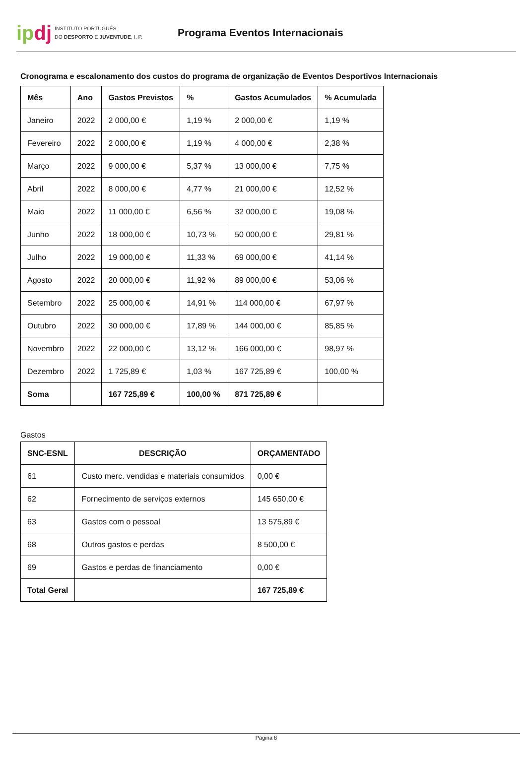ipdj
INSTITUTO PORTUGUÊS
DO DESPORTO E JUVENTUDE, I. P.
Programa Eventos Internacionais
Cronograma e escalonamento dos custos do programa de organização de Eventos Desportivos Internacionais
| Mês | Ano | Gastos Previstos | % | Gastos Acumulados | % Acumulada |
| --- | --- | --- | --- | --- | --- |
| Janeiro | 2022 | 2 000,00 € | 1,19 % | 2 000,00 € | 1,19 % |
| Fevereiro | 2022 | 2 000,00 € | 1,19 % | 4 000,00 € | 2,38 % |
| Março | 2022 | 9 000,00 € | 5,37 % | 13 000,00 € | 7,75 % |
| Abril | 2022 | 8 000,00 € | 4,77 % | 21 000,00 € | 12,52 % |
| Maio | 2022 | 11 000,00 € | 6,56 % | 32 000,00 € | 19,08 % |
| Junho | 2022 | 18 000,00 € | 10,73 % | 50 000,00 € | 29,81 % |
| Julho | 2022 | 19 000,00 € | 11,33 % | 69 000,00 € | 41,14 % |
| Agosto | 2022 | 20 000,00 € | 11,92 % | 89 000,00 € | 53,06 % |
| Setembro | 2022 | 25 000,00 € | 14,91 % | 114 000,00 € | 67,97 % |
| Outubro | 2022 | 30 000,00 € | 17,89 % | 144 000,00 € | 85,85 % |
| Novembro | 2022 | 22 000,00 € | 13,12 % | 166 000,00 € | 98,97 % |
| Dezembro | 2022 | 1 725,89 € | 1,03 % | 167 725,89 € | 100,00 % |
| Soma | | 167 725,89 € | 100,00 % | 871 725,89 € | |
Gastos
| SNC-ESNL | DESCRIÇÃO | ORÇAMENTADO |
| --- | --- | --- |
| 61 | Custo merc. vendidas e materiais consumidos | 0,00 € |
| 62 | Fornecimento de serviços externos | 145 650,00 € |
| 63 | Gastos com o pessoal | 13 575,89 € |
| 68 | Outros gastos e perdas | 8 500,00 € |
| 69 | Gastos e perdas de financiamento | 0,00 € |
| Total Geral | | 167 725,89 € |
Página 8